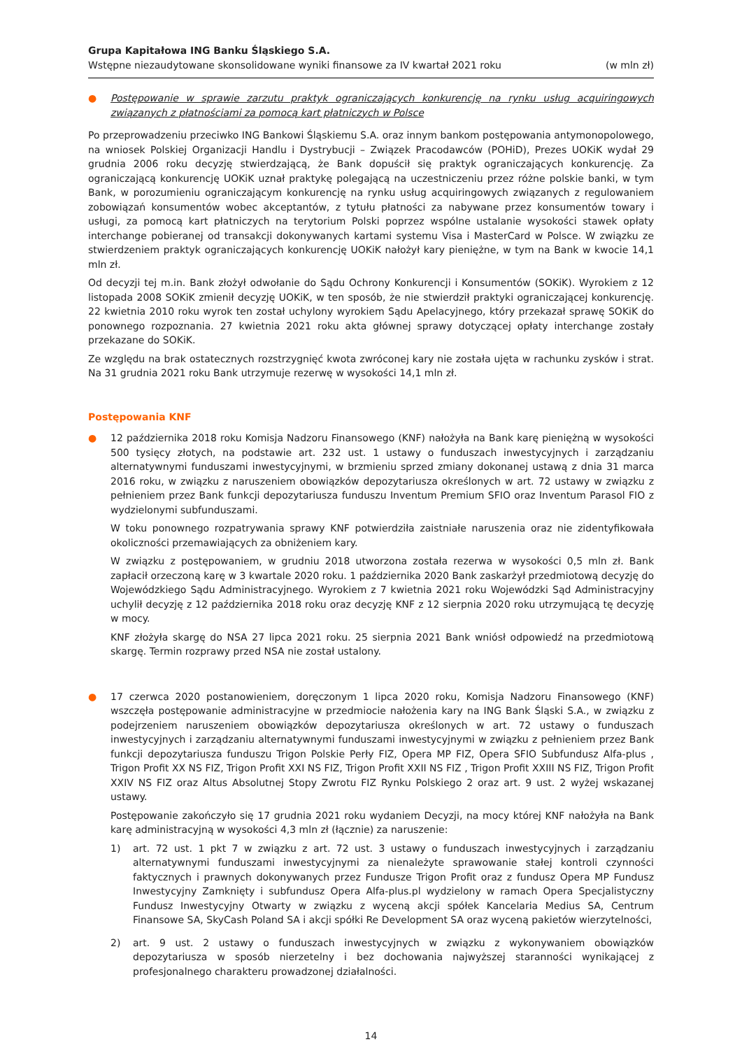Grupa Kapitałowa ING Banku Śląskiego S.A.
Wstępne niezaudytowane skonsolidowane wyniki finansowe za IV kwartał 2021 roku (w mln zł)
● Postępowanie w sprawie zarzutu praktyk ograniczających konkurencję na rynku usług acquiringowych związanych z płatnościami za pomocą kart płatniczych w Polsce
Po przeprowadzeniu przeciwko ING Bankowi Śląskiemu S.A. oraz innym bankom postępowania antymonopolowego, na wniosek Polskiej Organizacji Handlu i Dystrybucji – Związek Pracodawców (POHiD), Prezes UOKiK wydał 29 grudnia 2006 roku decyzję stwierdzającą, że Bank dopuścił się praktyk ograniczających konkurencję. Za ograniczającą konkurencję UOKiK uznał praktykę polegającą na uczestniczeniu przez różne polskie banki, w tym Bank, w porozumieniu ograniczającym konkurencję na rynku usług acquiringowych związanych z regulowaniem zobowiązań konsumentów wobec akceptantów, z tytułu płatności za nabywane przez konsumentów towary i usługi, za pomocą kart płatniczych na terytorium Polski poprzez wspólne ustalanie wysokości stawek opłaty interchange pobieranej od transakcji dokonywanych kartami systemu Visa i MasterCard w Polsce. W związku ze stwierdzeniem praktyk ograniczających konkurencję UOKiK nałożył kary pieniężne, w tym na Bank w kwocie 14,1 mln zł.
Od decyzji tej m.in. Bank złożył odwołanie do Sądu Ochrony Konkurencji i Konsumentów (SOKiK). Wyrokiem z 12 listopada 2008 SOKiK zmienił decyzję UOKiK, w ten sposób, że nie stwierdził praktyki ograniczającej konkurencję. 22 kwietnia 2010 roku wyrok ten został uchylony wyrokiem Sądu Apelacyjnego, który przekazał sprawę SOKiK do ponownego rozpoznania. 27 kwietnia 2021 roku akta głównej sprawy dotyczącej opłaty interchange zostały przekazane do SOKiK.
Ze względu na brak ostatecznych rozstrzygnięć kwota zwróconej kary nie została ujęta w rachunku zysków i strat. Na 31 grudnia 2021 roku Bank utrzymuje rezerwę w wysokości 14,1 mln zł.
Postępowania KNF
● 12 października 2018 roku Komisja Nadzoru Finansowego (KNF) nałożyła na Bank karę pieniężną w wysokości 500 tysięcy złotych, na podstawie art. 232 ust. 1 ustawy o funduszach inwestycyjnych i zarządzaniu alternatywnymi funduszami inwestycyjnymi, w brzmieniu sprzed zmiany dokonanej ustawą z dnia 31 marca 2016 roku, w związku z naruszeniem obowiązków depozytariusza określonych w art. 72 ustawy w związku z pełnieniem przez Bank funkcji depozytariusza funduszu Inventum Premium SFIO oraz Inventum Parasol FIO z wydzielonymi subfunduszami.
W toku ponownego rozpatrywania sprawy KNF potwierdziła zaistniałe naruszenia oraz nie zidentyfikowała okoliczności przemawiających za obniżeniem kary.
W związku z postępowaniem, w grudniu 2018 utworzona została rezerwa w wysokości 0,5 mln zł. Bank zapłacił orzeczoną karę w 3 kwartale 2020 roku. 1 października 2020 Bank zaskarżył przedmiotową decyzję do Wojewódzkiego Sądu Administracyjnego. Wyrokiem z 7 kwietnia 2021 roku Wojewódzki Sąd Administracyjny uchylił decyzję z 12 października 2018 roku oraz decyzję KNF z 12 sierpnia 2020 roku utrzymującą tę decyzję w mocy.
KNF złożyła skargę do NSA 27 lipca 2021 roku. 25 sierpnia 2021 Bank wniósł odpowiedź na przedmiotową skargę. Termin rozprawy przed NSA nie został ustalony.
● 17 czerwca 2020 postanowieniem, doręczonym 1 lipca 2020 roku, Komisja Nadzoru Finansowego (KNF) wszczęła postępowanie administracyjne w przedmiocie nałożenia kary na ING Bank Śląski S.A., w związku z podejrzeniem naruszeniem obowiązków depozytariusza określonych w art. 72 ustawy o funduszach inwestycyjnych i zarządzaniu alternatywnymi funduszami inwestycyjnymi w związku z pełnieniem przez Bank funkcji depozytariusza funduszu Trigon Polskie Perły FIZ, Opera MP FIZ, Opera SFIO Subfundusz Alfa-plus , Trigon Profit XX NS FIZ, Trigon Profit XXI NS FIZ, Trigon Profit XXII NS FIZ , Trigon Profit XXIII NS FIZ, Trigon Profit XXIV NS FIZ oraz Altus Absolutnej Stopy Zwrotu FIZ Rynku Polskiego 2 oraz art. 9 ust. 2 wyżej wskazanej ustawy.
Postępowanie zakończyło się 17 grudnia 2021 roku wydaniem Decyzji, na mocy której KNF nałożyła na Bank karę administracyjną w wysokości 4,3 mln zł (łącznie) za naruszenie:
1) art. 72 ust. 1 pkt 7 w związku z art. 72 ust. 3 ustawy o funduszach inwestycyjnych i zarządzaniu alternatywnymi funduszami inwestycyjnymi za nienależyte sprawowanie stałej kontroli czynności faktycznych i prawnych dokonywanych przez Fundusze Trigon Profit oraz z fundusz Opera MP Fundusz Inwestycyjny Zamknięty i subfundusz Opera Alfa-plus.pl wydzielony w ramach Opera Specjalistyczny Fundusz Inwestycyjny Otwarty w związku z wyceną akcji spółek Kancelaria Medius SA, Centrum Finansowe SA, SkyCash Poland SA i akcji spółki Re Development SA oraz wyceną pakietów wierzytelności,
2) art. 9 ust. 2 ustawy o funduszach inwestycyjnych w związku z wykonywaniem obowiązków depozytariusza w sposób nierzetelny i bez dochowania najwyższej staranności wynikającej z profesjonalnego charakteru prowadzonej działalności.
14